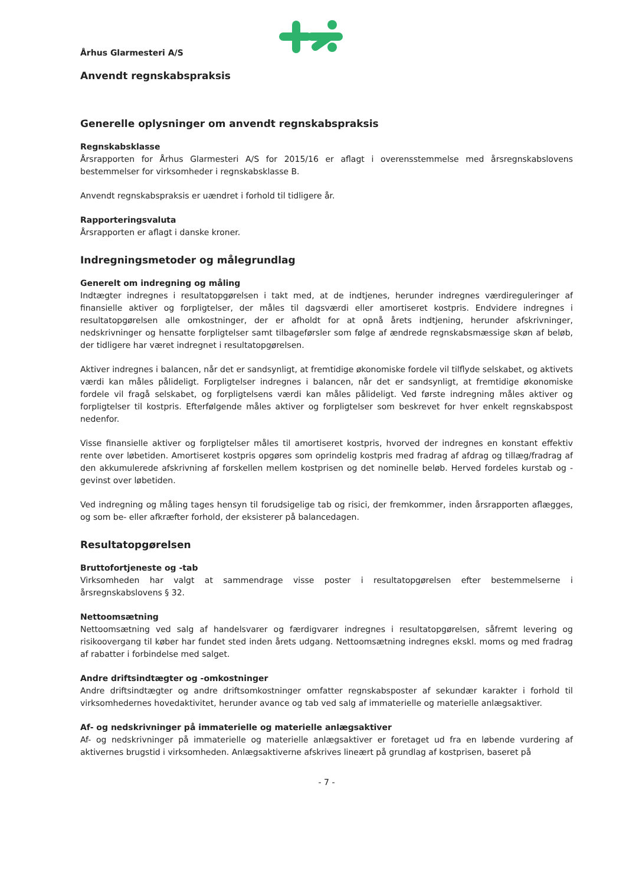Århus Glarmesteri A/S
Anvendt regnskabspraksis
Generelle oplysninger om anvendt regnskabspraksis
Regnskabsklasse
Årsrapporten for Århus Glarmesteri A/S for 2015/16 er aflagt i overensstemmelse med årsregnskabslovens bestemmelser for virksomheder i regnskabsklasse B.
Anvendt regnskabspraksis er uændret i forhold til tidligere år.
Rapporteringsvaluta
Årsrapporten er aflagt i danske kroner.
Indregningsmetoder og målegrundlag
Generelt om indregning og måling
Indtægter indregnes i resultatopgørelsen i takt med, at de indtjenes, herunder indregnes værdireguleringer af finansielle aktiver og forpligtelser, der måles til dagsværdi eller amortiseret kostpris. Endvidere indregnes i resultatopgørelsen alle omkostninger, der er afholdt for at opnå årets indtjening, herunder afskrivninger, nedskrivninger og hensatte forpligtelser samt tilbageførsler som følge af ændrede regnskabsmæssige skøn af beløb, der tidligere har været indregnet i resultatopgørelsen.
Aktiver indregnes i balancen, når det er sandsynligt, at fremtidige økonomiske fordele vil tilflyde selskabet, og aktivets værdi kan måles pålideligt. Forpligtelser indregnes i balancen, når det er sandsynligt, at fremtidige økonomiske fordele vil fragå selskabet, og forpligtelsens værdi kan måles pålideligt. Ved første indregning måles aktiver og forpligtelser til kostpris. Efterfølgende måles aktiver og forpligtelser som beskrevet for hver enkelt regnskabspost nedenfor.
Visse finansielle aktiver og forpligtelser måles til amortiseret kostpris, hvorved der indregnes en konstant effektiv rente over løbetiden. Amortiseret kostpris opgøres som oprindelig kostpris med fradrag af afdrag og tillæg/fradrag af den akkumulerede afskrivning af forskellen mellem kostprisen og det nominelle beløb. Herved fordeles kurstab og -gevinst over løbetiden.
Ved indregning og måling tages hensyn til forudsigelige tab og risici, der fremkommer, inden årsrapporten aflægges, og som be- eller afkræfter forhold, der eksisterer på balancedagen.
Resultatopgørelsen
Bruttofortjeneste og -tab
Virksomheden har valgt at sammendrage visse poster i resultatopgørelsen efter bestemmelserne i årsregnskabslovens § 32.
Nettoomsætning
Nettoomsætning ved salg af handelsvarer og færdigvarer indregnes i resultatopgørelsen, såfremt levering og risikoovergang til køber har fundet sted inden årets udgang. Nettoomsætning indregnes ekskl. moms og med fradrag af rabatter i forbindelse med salget.
Andre driftsindtægter og -omkostninger
Andre driftsindtægter og andre driftsomkostninger omfatter regnskabsposter af sekundær karakter i forhold til virksomhedernes hovedaktivitet, herunder avance og tab ved salg af immaterielle og materielle anlægsaktiver.
Af- og nedskrivninger på immaterielle og materielle anlægsaktiver
Af- og nedskrivninger på immaterielle og materielle anlægsaktiver er foretaget ud fra en løbende vurdering af aktivernes brugstid i virksomheden. Anlægsaktiverne afskrives lineært på grundlag af kostprisen, baseret på
- 7 -